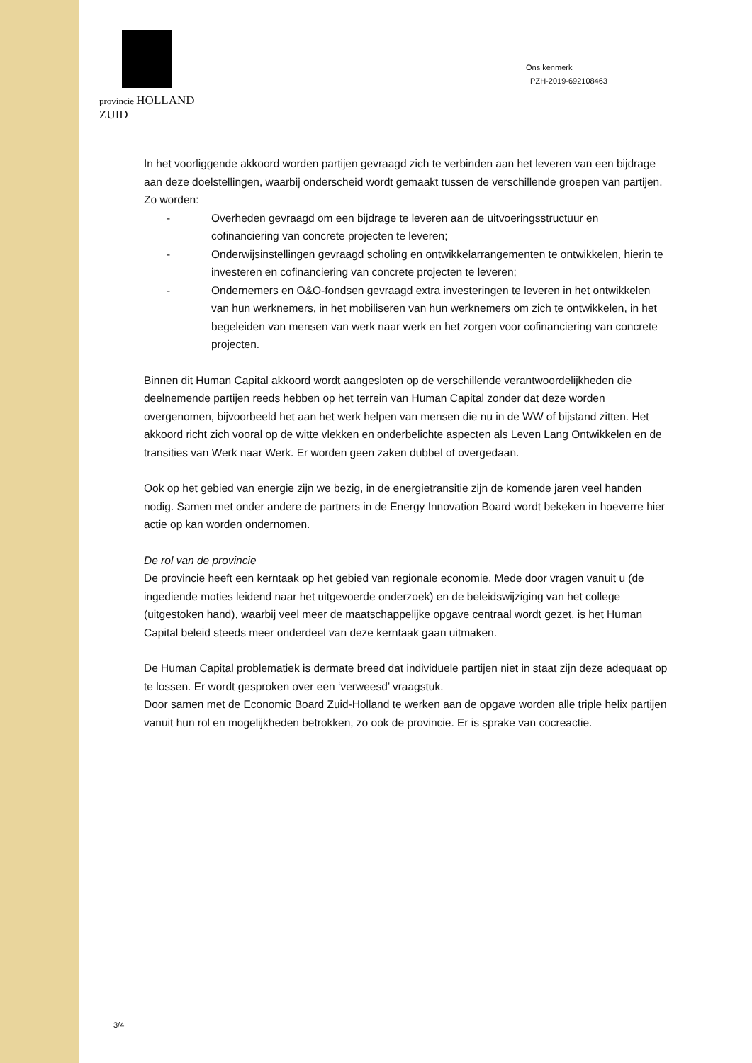provincie HOLLAND
ZUID
Ons kenmerk
PZH-2019-692108463
In het voorliggende akkoord worden partijen gevraagd zich te verbinden aan het leveren van een bijdrage aan deze doelstellingen, waarbij onderscheid wordt gemaakt tussen de verschillende groepen van partijen. Zo worden:
- Overheden gevraagd om een bijdrage te leveren aan de uitvoeringsstructuur en cofinanciering van concrete projecten te leveren;
- Onderwijsinstellingen gevraagd scholing en ontwikkelarrangementen te ontwikkelen, hierin te investeren en cofinanciering van concrete projecten te leveren;
- Ondernemers en O&O-fondsen gevraagd extra investeringen te leveren in het ontwikkelen van hun werknemers, in het mobiliseren van hun werknemers om zich te ontwikkelen, in het begeleiden van mensen van werk naar werk en het zorgen voor cofinanciering van concrete projecten.
Binnen dit Human Capital akkoord wordt aangesloten op de verschillende verantwoordelijkheden die deelnemende partijen reeds hebben op het terrein van Human Capital zonder dat deze worden overgenomen, bijvoorbeeld het aan het werk helpen van mensen die nu in de WW of bijstand zitten. Het akkoord richt zich vooral op de witte vlekken en onderbelichte aspecten als Leven Lang Ontwikkelen en de transities van Werk naar Werk. Er worden geen zaken dubbel of overgedaan.
Ook op het gebied van energie zijn we bezig, in de energietransitie zijn de komende jaren veel handen nodig. Samen met onder andere de partners in de Energy Innovation Board wordt bekeken in hoeverre hier actie op kan worden ondernomen.
De rol van de provincie
De provincie heeft een kerntaak op het gebied van regionale economie. Mede door vragen vanuit u (de ingediende moties leidend naar het uitgevoerde onderzoek) en de beleidswijziging van het college (uitgestoken hand), waarbij veel meer de maatschappelijke opgave centraal wordt gezet, is het Human Capital beleid steeds meer onderdeel van deze kerntaak gaan uitmaken.
De Human Capital problematiek is dermate breed dat individuele partijen niet in staat zijn deze adequaat op te lossen. Er wordt gesproken over een ‘verweesd’ vraagstuk.
Door samen met de Economic Board Zuid-Holland te werken aan de opgave worden alle triple helix partijen vanuit hun rol en mogelijkheden betrokken, zo ook de provincie. Er is sprake van cocreactie.
3/4